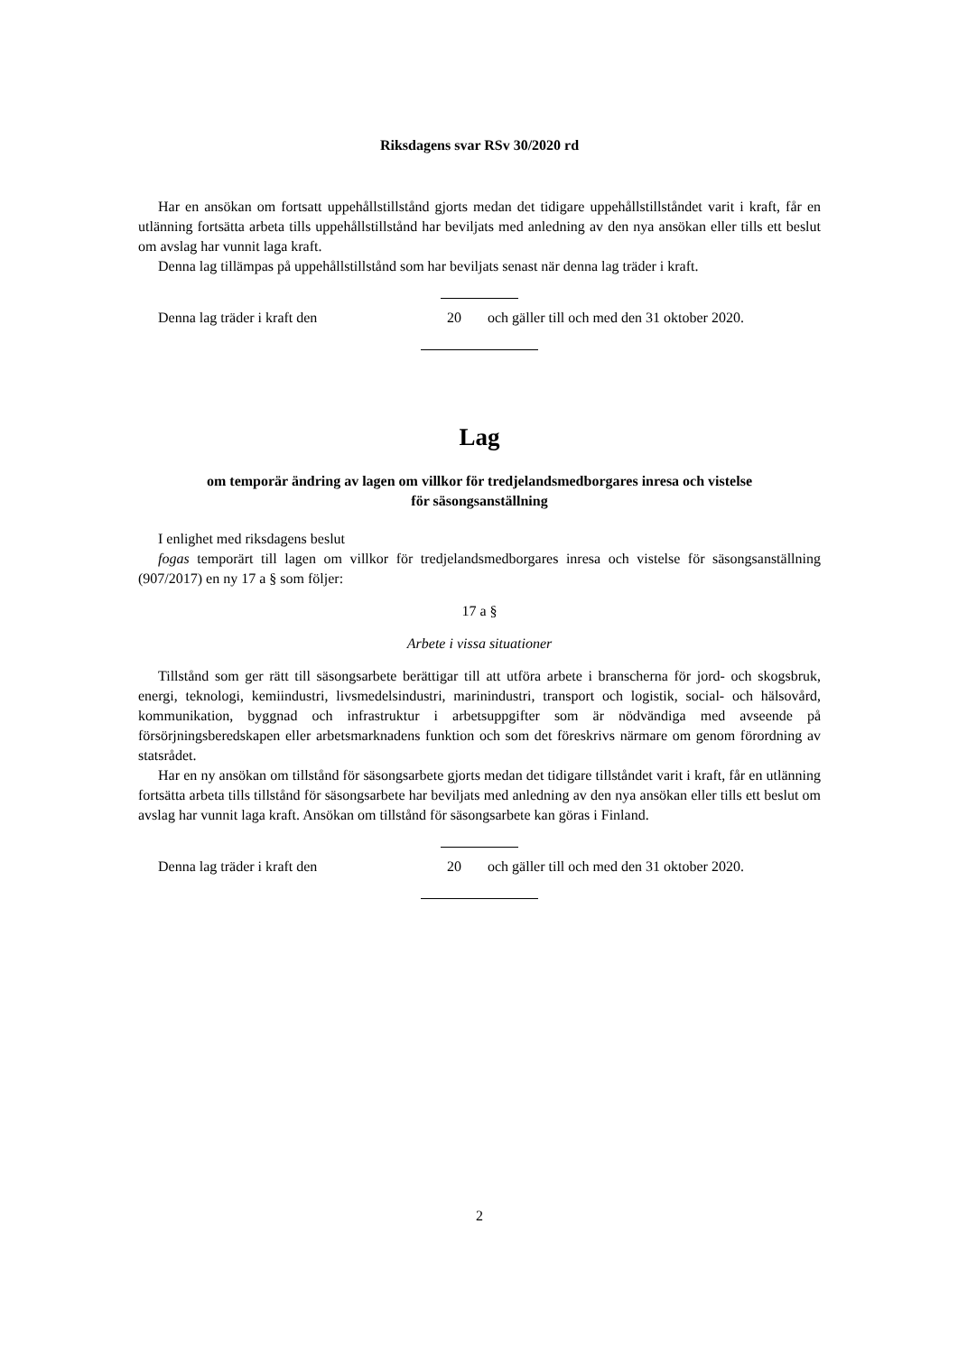Riksdagens svar RSv 30/2020 rd
Har en ansökan om fortsatt uppehållstillstånd gjorts medan det tidigare uppehållstillståndet varit i kraft, får en utlänning fortsätta arbeta tills uppehållstillstånd har beviljats med anledning av den nya ansökan eller tills ett beslut om avslag har vunnit laga kraft.
Denna lag tillämpas på uppehållstillstånd som har beviljats senast när denna lag träder i kraft.
Denna lag träder i kraft den 20 och gäller till och med den 31 oktober 2020.
Lag
om temporär ändring av lagen om villkor för tredjelandsmedborgares inresa och vistelse
för säsongsanställning
I enlighet med riksdagens beslut
fogas temporärt till lagen om villkor för tredjelandsmedborgares inresa och vistelse för säsongsanställning (907/2017) en ny 17 a § som följer:
17 a §
Arbete i vissa situationer
Tillstånd som ger rätt till säsongsarbete berättigar till att utföra arbete i branscherna för jord- och skogsbruk, energi, teknologi, kemiindustri, livsmedelsindustri, marinindustri, transport och logistik, social- och hälsovård, kommunikation, byggnad och infrastruktur i arbetsuppgifter som är nödvändiga med avseende på försörjningsberedskapen eller arbetsmarknadens funktion och som det föreskrivs närmare om genom förordning av statsrådet.
Har en ny ansökan om tillstånd för säsongsarbete gjorts medan det tidigare tillståndet varit i kraft, får en utlänning fortsätta arbeta tills tillstånd för säsongsarbete har beviljats med anledning av den nya ansökan eller tills ett beslut om avslag har vunnit laga kraft. Ansökan om tillstånd för säsongsarbete kan göras i Finland.
Denna lag träder i kraft den 20 och gäller till och med den 31 oktober 2020.
2